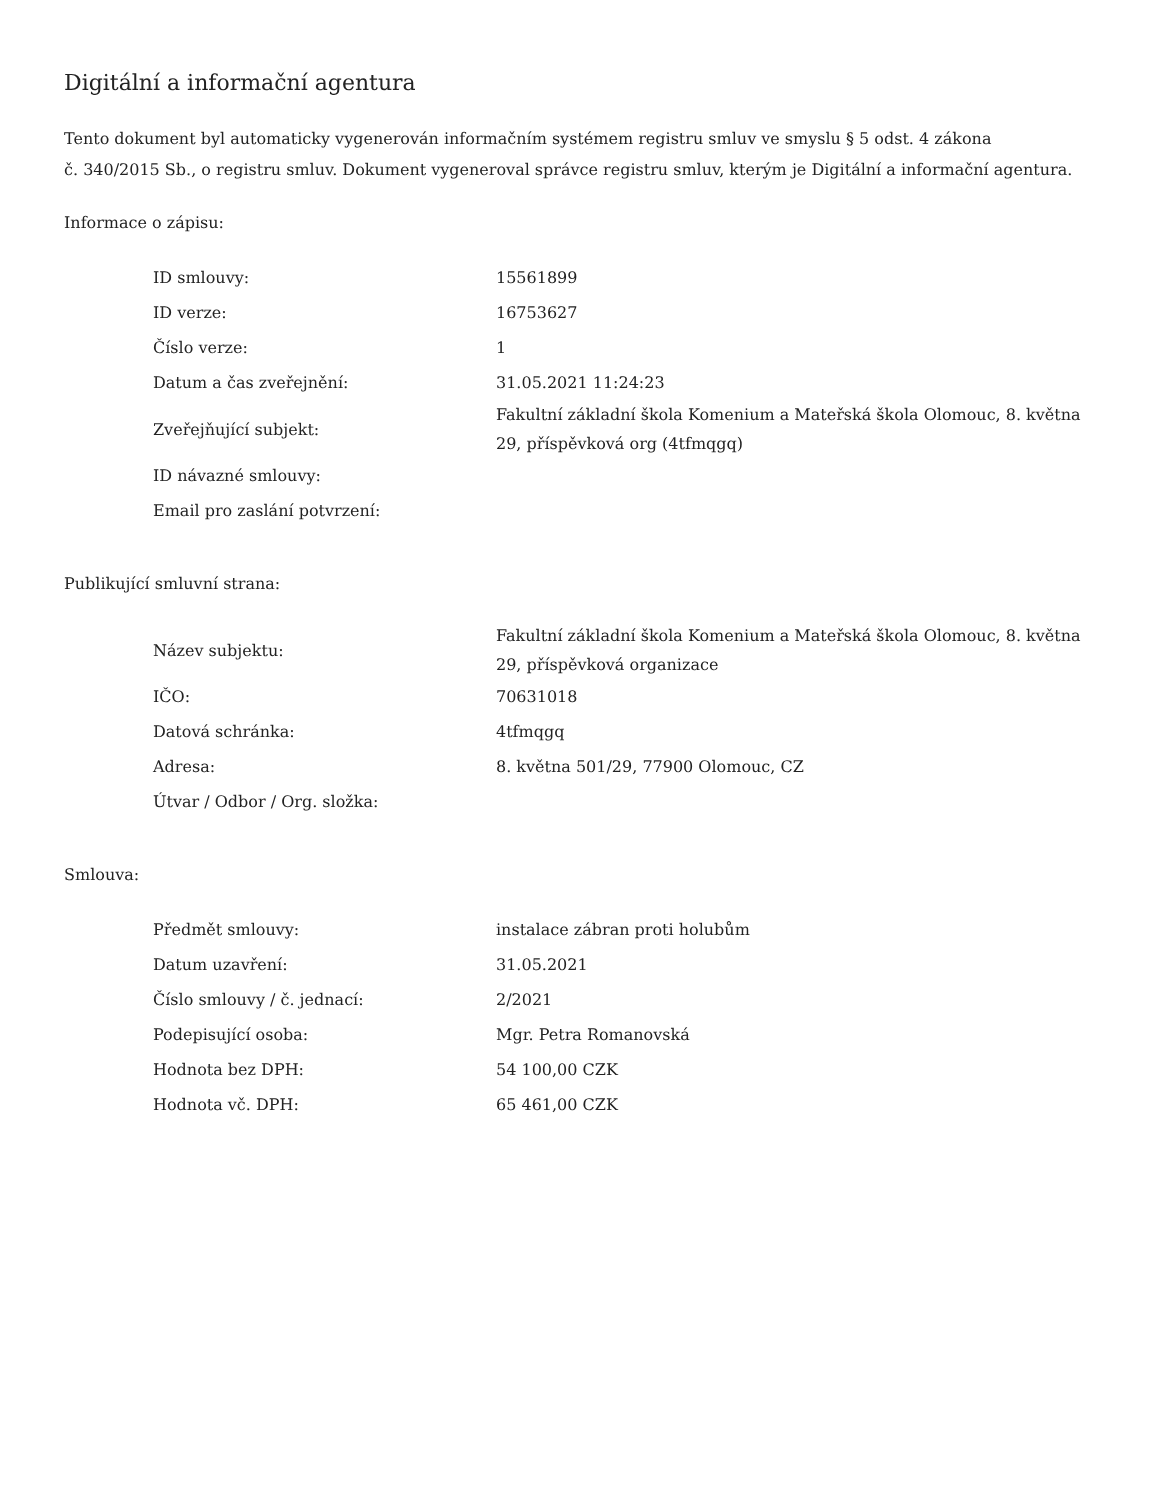Digitální a informační agentura
Tento dokument byl automaticky vygenerován informačním systémem registru smluv ve smyslu § 5 odst. 4 zákona
č. 340/2015 Sb., o registru smluv. Dokument vygeneroval správce registru smluv, kterým je Digitální a informační agentura.
Informace o zápisu:
| ID smlouvy: | 15561899 |
| ID verze: | 16753627 |
| Číslo verze: | 1 |
| Datum a čas zveřejnění: | 31.05.2021 11:24:23 |
| Zveřejňující subjekt: | Fakultní základní škola Komenium a Mateřská škola Olomouc, 8. května 29, příspěvková org (4tfmqgq) |
| ID návazné smlouvy: | |
| Email pro zaslání potvrzení: | |
Publikující smluvní strana:
| Název subjektu: | Fakultní základní škola Komenium a Mateřská škola Olomouc, 8. května 29, příspěvková organizace |
| IČO: | 70631018 |
| Datová schránka: | 4tfmqgq |
| Adresa: | 8. května 501/29, 77900 Olomouc, CZ |
| Útvar / Odbor / Org. složka: | |
Smlouva:
| Předmět smlouvy: | instalace zábran proti holubům |
| Datum uzavření: | 31.05.2021 |
| Číslo smlouvy / č. jednací: | 2/2021 |
| Podepisující osoba: | Mgr. Petra Romanovská |
| Hodnota bez DPH: | 54 100,00 CZK |
| Hodnota vč. DPH: | 65 461,00 CZK |